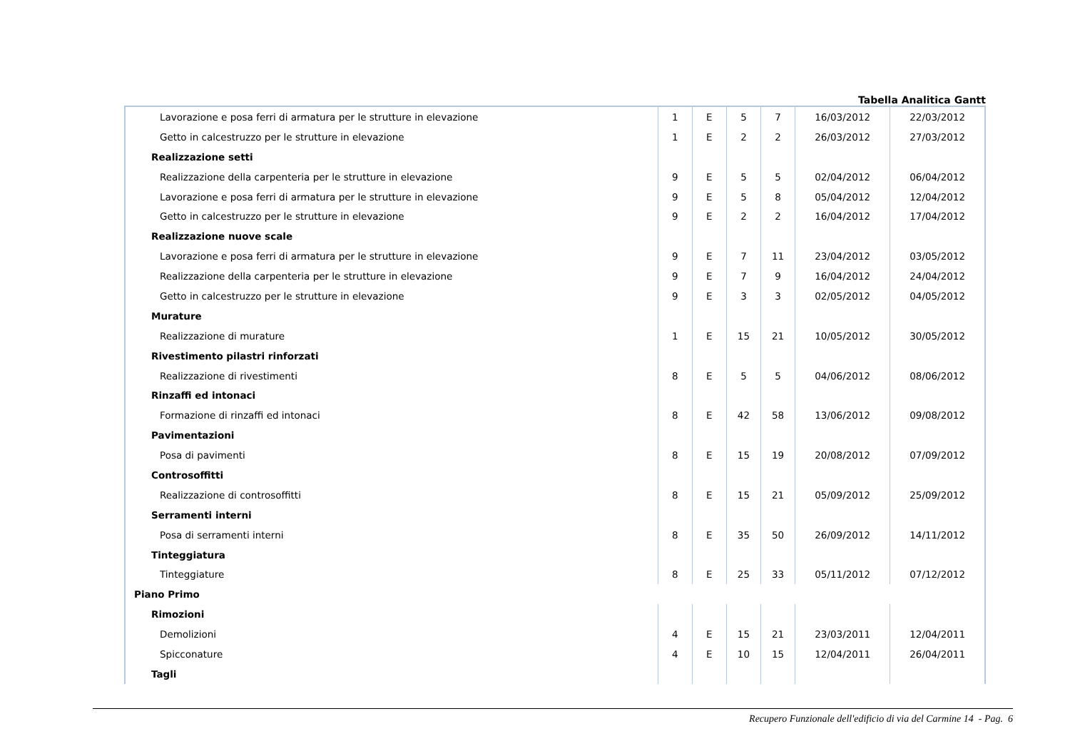Tabella Analitica Gantt
| Lavorazione e posa ferri di armatura per le strutture in elevazione | 1 | E | 5 | 7 | 16/03/2012 | 22/03/2012 |
| Getto in calcestruzzo per le strutture in elevazione | 1 | E | 2 | 2 | 26/03/2012 | 27/03/2012 |
| Realizzazione setti | | | | | | |
| Realizzazione della carpenteria per le strutture in elevazione | 9 | E | 5 | 5 | 02/04/2012 | 06/04/2012 |
| Lavorazione e posa ferri di armatura per le strutture in elevazione | 9 | E | 5 | 8 | 05/04/2012 | 12/04/2012 |
| Getto in calcestruzzo per le strutture in elevazione | 9 | E | 2 | 2 | 16/04/2012 | 17/04/2012 |
| Realizzazione nuove scale | | | | | | |
| Lavorazione e posa ferri di armatura per le strutture in elevazione | 9 | E | 7 | 11 | 23/04/2012 | 03/05/2012 |
| Realizzazione della carpenteria per le strutture in elevazione | 9 | E | 7 | 9 | 16/04/2012 | 24/04/2012 |
| Getto in calcestruzzo per le strutture in elevazione | 9 | E | 3 | 3 | 02/05/2012 | 04/05/2012 |
| Murature | | | | | | |
| Realizzazione di murature | 1 | E | 15 | 21 | 10/05/2012 | 30/05/2012 |
| Rivestimento pilastri rinforzati | | | | | | |
| Realizzazione di rivestimenti | 8 | E | 5 | 5 | 04/06/2012 | 08/06/2012 |
| Rinzaffi ed intonaci | | | | | | |
| Formazione di rinzaffi ed intonaci | 8 | E | 42 | 58 | 13/06/2012 | 09/08/2012 |
| Pavimentazioni | | | | | | |
| Posa di pavimenti | 8 | E | 15 | 19 | 20/08/2012 | 07/09/2012 |
| Controsoffitti | | | | | | |
| Realizzazione di controsoffitti | 8 | E | 15 | 21 | 05/09/2012 | 25/09/2012 |
| Serramenti interni | | | | | | |
| Posa di serramenti interni | 8 | E | 35 | 50 | 26/09/2012 | 14/11/2012 |
| Tinteggiatura | | | | | | |
| Tinteggiature | 8 | E | 25 | 33 | 05/11/2012 | 07/12/2012 |
| Piano Primo | | | | | | |
| Rimozioni | | | | | | |
| Demolizioni | 4 | E | 15 | 21 | 23/03/2011 | 12/04/2011 |
| Spicconature | 4 | E | 10 | 15 | 12/04/2011 | 26/04/2011 |
| Tagli | | | | | | |
Recupero Funzionale dell'edificio di via del Carmine 14 - Pag. 6